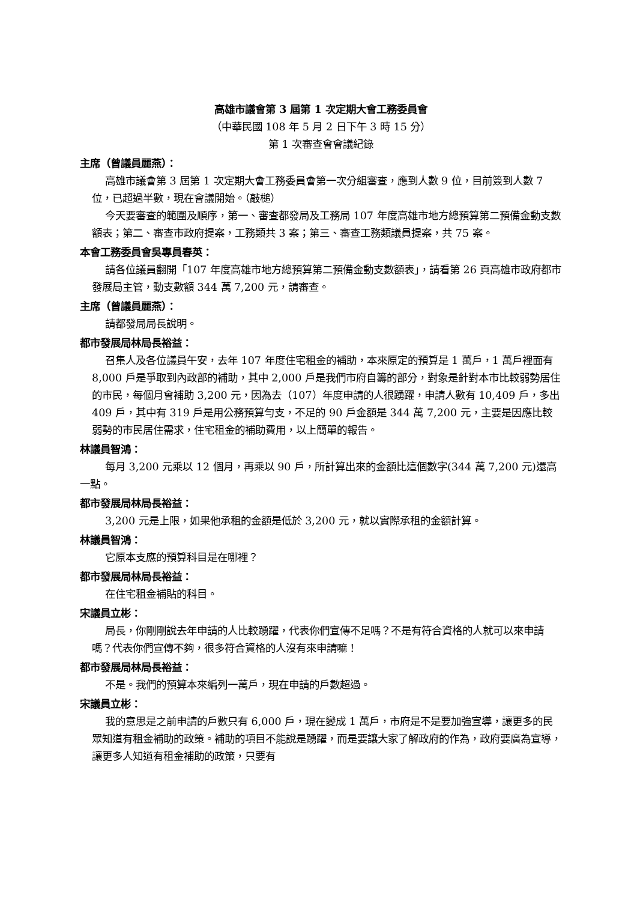高雄市議會第 3 屆第 1 次定期大會工務委員會
（中華民國 108 年 5 月 2 日下午 3 時 15 分）
第 1 次審查會會議紀錄
主席（曾議員麗燕）：
高雄市議會第 3 屆第 1 次定期大會工務委員會第一次分組審查，應到人數 9 位，目前簽到人數 7 位，已超過半數，現在會議開始。（敲槌）
今天要審查的範圍及順序，第一、審查都發局及工務局 107 年度高雄市地方總預算第二預備金動支數額表；第二、審查市政府提案，工務類共 3 案；第三、審查工務類議員提案，共 75 案。
本會工務委員會吳專員春英：
請各位議員翻開「107 年度高雄市地方總預算第二預備金動支數額表」，請看第 26 頁高雄市政府都市發展局主管，動支數額 344 萬 7,200 元，請審查。
主席（曾議員麗燕）：
請都發局局長說明。
都市發展局林局長裕益：
召集人及各位議員午安，去年 107 年度住宅租金的補助，本來原定的預算是 1 萬戶，1 萬戶裡面有 8,000 戶是爭取到內政部的補助，其中 2,000 戶是我們市府自籌的部分，對象是針對本市比較弱勢居住的市民，每個月會補助 3,200 元，因為去（107）年度申請的人很踴躍，申請人數有 10,409 戶，多出 409 戶，其中有 319 戶是用公務預算勻支，不足的 90 戶金額是 344 萬 7,200 元，主要是因應比較弱勢的市民居住需求，住宅租金的補助費用，以上簡單的報告。
林議員智鴻：
每月 3,200 元乘以 12 個月，再乘以 90 戶，所計算出來的金額比這個數字(344 萬 7,200 元)還高一點。
都市發展局林局長裕益：
3,200 元是上限，如果他承租的金額是低於 3,200 元，就以實際承租的金額計算。
林議員智鴻：
它原本支應的預算科目是在哪裡？
都市發展局林局長裕益：
在住宅租金補貼的科目。
宋議員立彬：
局長，你剛剛說去年申請的人比較踴躍，代表你們宣傳不足嗎？不是有符合資格的人就可以來申請嗎？代表你們宣傳不夠，很多符合資格的人沒有來申請嘛！
都市發展局林局長裕益：
不是。我們的預算本來編列一萬戶，現在申請的戶數超過。
宋議員立彬：
我的意思是之前申請的戶數只有 6,000 戶，現在變成 1 萬戶，市府是不是要加強宣導，讓更多的民眾知道有租金補助的政策。補助的項目不能說是踴躍，而是要讓大家了解政府的作為，政府要廣為宣導，讓更多人知道有租金補助的政策，只要有